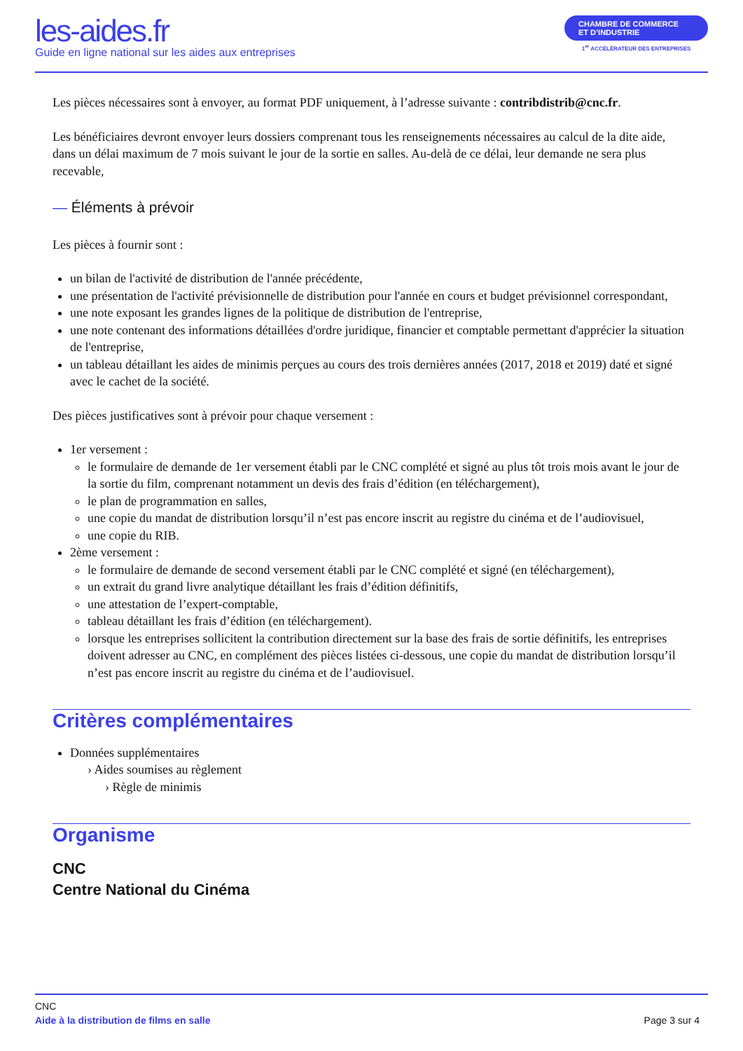les-aides.fr
Guide en ligne national sur les aides aux entreprises
CHAMBRE DE COMMERCE
ET D’INDUSTRIE
1<sup>er</sup> ACCÉLÉRATEUR DES ENTREPRISES
Les pièces nécessaires sont à envoyer, au format PDF uniquement, à l’adresse suivante : contribdistrib@cnc.fr.
Les bénéficiaires devront envoyer leurs dossiers comprenant tous les renseignements nécessaires au calcul de la dite aide, dans un délai maximum de 7 mois suivant le jour de la sortie en salles. Au-delà de ce délai, leur demande ne sera plus recevable,
— Éléments à prévoir
Les pièces à fournir sont :
un bilan de l'activité de distribution de l'année précédente,
une présentation de l'activité prévisionnelle de distribution pour l'année en cours et budget prévisionnel correspondant,
une note exposant les grandes lignes de la politique de distribution de l'entreprise,
une note contenant des informations détaillées d'ordre juridique, financier et comptable permettant d'apprécier la situation de l'entreprise,
un tableau détaillant les aides de minimis perçues au cours des trois dernières années (2017, 2018 et 2019) daté et signé avec le cachet de la société.
Des pièces justificatives sont à prévoir pour chaque versement :
1er versement :
le formulaire de demande de 1er versement établi par le CNC complété et signé au plus tôt trois mois avant le jour de la sortie du film, comprenant notamment un devis des frais d’édition (en téléchargement),
le plan de programmation en salles,
une copie du mandat de distribution lorsqu’il n’est pas encore inscrit au registre du cinéma et de l’audiovisuel,
une copie du RIB.
2ème versement :
le formulaire de demande de second versement établi par le CNC complété et signé (en téléchargement),
un extrait du grand livre analytique détaillant les frais d’édition définitifs,
une attestation de l’expert-comptable,
tableau détaillant les frais d’édition (en téléchargement).
lorsque les entreprises sollicitent la contribution directement sur la base des frais de sortie définitifs, les entreprises doivent adresser au CNC, en complément des pièces listées ci-dessous, une copie du mandat de distribution lorsqu’il n’est pas encore inscrit au registre du cinéma et de l’audiovisuel.
Critères complémentaires
Données supplémentaires
› Aides soumises au règlement
› Règle de minimis
Organisme
CNC
Centre National du Cinéma
CNC
Aide à la distribution de films en salle Page 3 sur 4